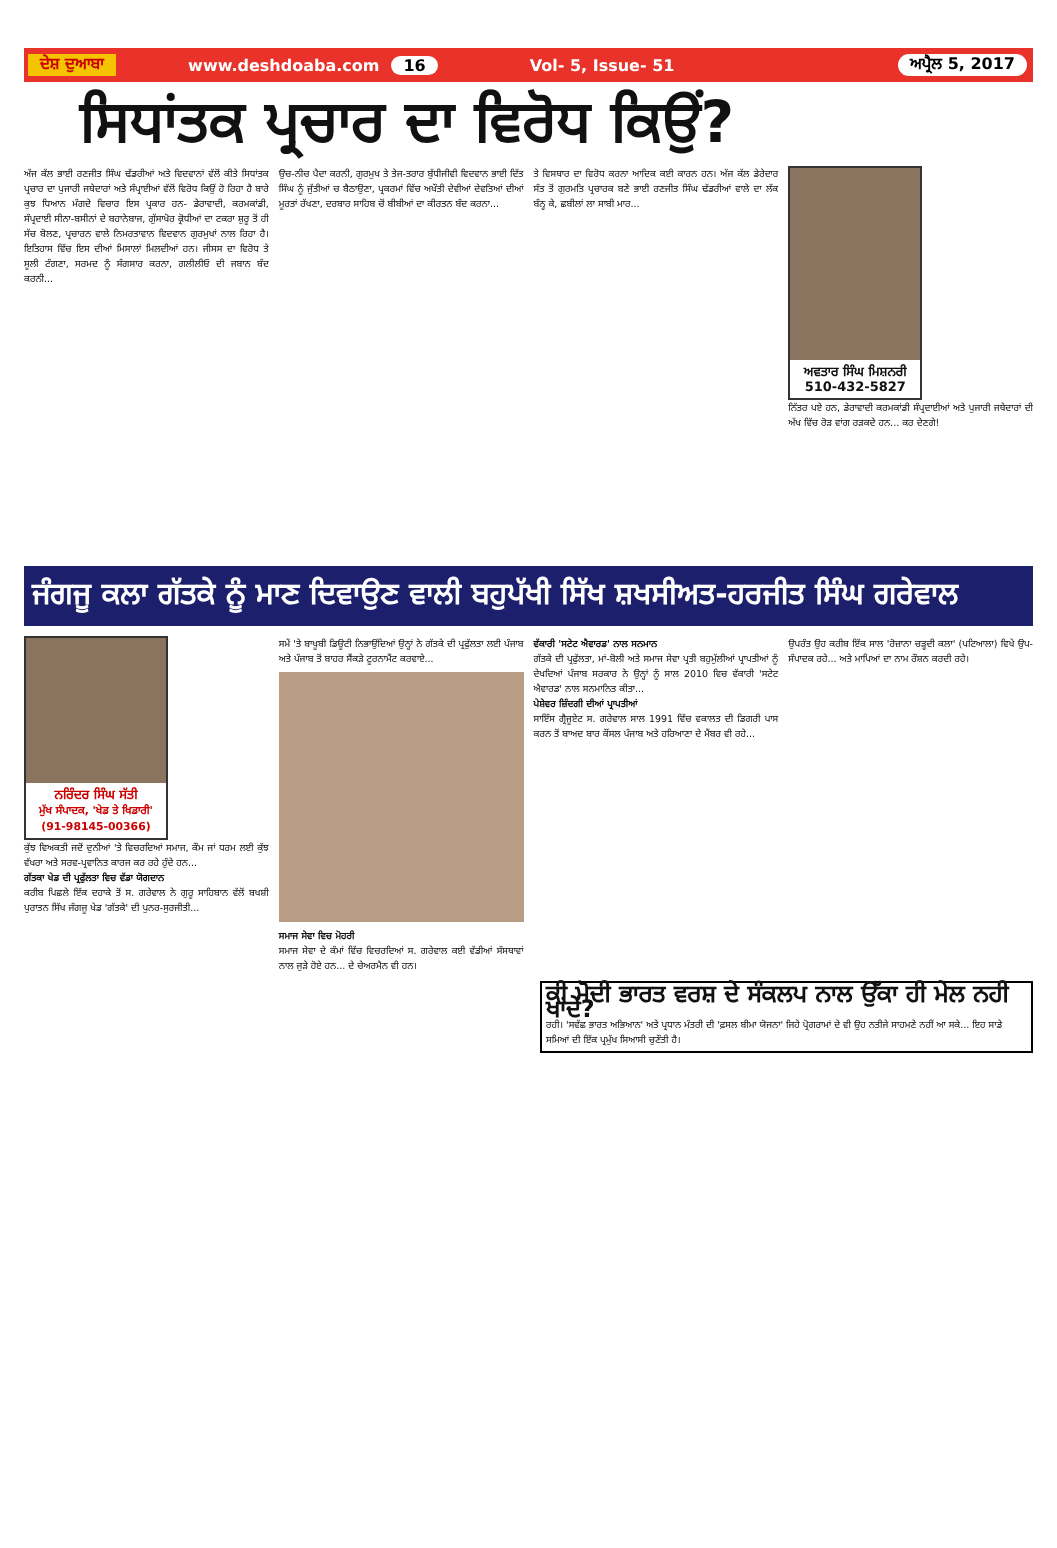ਦੇਸ਼ ਦੁਆਬਾ www.deshdoaba.com 16 Vol- 5, Issue- 51 ਅਪ੍ਰੈਲ 5, 2017
ਸਿਧਾਂਤਕ ਪ੍ਰਚਾਰ ਦਾ ਵਿਰੋਧ ਕਿਉਂ?
ਅੱਜ ਕੱਲ ਭਾਈ ਰਣਜੀਤ ਸਿੰਘ ਢੱਡਰੀਆਂ ਅਤੇ ਵਿਦਵਾਨਾਂ ਵੱਲੋਂ ਕੀਤੇ ਸਿਧਾਂਤਕ ਪ੍ਰਚਾਰ ਦਾ ਪੁਜਾਰੀ ਜਥੇਦਾਰਾਂ ਅਤੇ ਸੰਪ੍ਰਾਈਆਂ ਵੱਲੋਂ ਵਿਰੋਧ ਕਿਉਂ ਹੋ ਰਿਹਾ ਹੈ ਬਾਰੇ ਕੁਝ ਧਿਆਨ ਮੰਗਦੇ ਵਿਚਾਰ ਇਸ ਪ੍ਰਕਾਰ ਹਨ- ਡੇਰਾਵਾਦੀ, ਕਰਮਕਾਂਡੀ, ਸੰਪ੍ਰਦਾਈ ਸੀਨਾ-ਬਸੀਨਾਂ ਦੇ ਬਹਾਨੇਬਾਜ, ਗੁੱਸਾਖੋਰ ਕ੍ਰੋਧੀਆਂ ਦਾ ਟਕਰਾ ਸ਼ੁਰੂ ਤੋਂ ਹੀ ਸੱਚ ਬੋਲਣ, ਪ੍ਰਚਾਰਨ ਵਾਲੇ ਨਿਮਰਤਾਵਾਨ ਵਿਦਵਾਨ ਗੁਰਮੁਖਾਂ ਨਾਲ ਰਿਹਾ ਹੈ। ਇਤਿਹਾਸ ਵਿੱਚ ਇਸ ਦੀਆਂ ਮਿਸਾਲਾਂ ਮਿਲਦੀਆਂ ਹਨ। ਜੀਸਸ ਦਾ ਵਿਰੋਧ ਤੇ ਸੂਲੀ ਟੰਗਣਾ, ਸਰਮਦ ਨੂੰ ਸੰਗਸਾਰ ਕਰਨਾ, ਗਲੀਲੀਓ ਦੀ ਜਬਾਨ ਬੰਦ ਕਰਨੀ...
ਉਚ-ਨੀਚ ਪੈਦਾ ਕਰਨੀ, ਗੁਰਮੁਖ ਤੇ ਤੇਜ-ਤਰਾਰ ਬੁੱਧੀਜੀਵੀ ਵਿਦਵਾਨ ਭਾਈ ਦਿੱਤ ਸਿੰਘ ਨੂੰ ਜੁੱਤੀਆਂ ਚ ਬੈਠਾਉਣਾ, ਪ੍ਰਕਰਮਾਂ ਵਿੱਚ ਅਖੌਤੀ ਦੇਵੀਆਂ ਦੇਵਤਿਆਂ ਦੀਆਂ ਮੂਰਤਾਂ ਰੱਖਣਾ, ਦਰਬਾਰ ਸਾਹਿਬ ਚੋਂ ਬੀਬੀਆਂ ਦਾ ਕੀਰਤਨ ਬੰਦ ਕਰਨਾ...
ਤੇ ਵਿਸਥਾਰ ਦਾ ਵਿਰੋਧ ਕਰਨਾ ਆਦਿਕ ਕਈ ਕਾਰਨ ਹਨ। ਅੱਜ ਕੱਲ ਡੇਰੇਦਾਰ ਸੰਤ ਤੋਂ ਗੁਰਮਤਿ ਪ੍ਰਚਾਰਕ ਬਣੇ ਭਾਈ ਰਣਜੀਤ ਸਿੰਘ ਢੱਡਰੀਆਂ ਵਾਲੇ ਦਾ ਲੱਕ ਬੰਨ੍ਹ ਕੇ, ਛਬੀਲਾਂ ਲਾ ਸਾਬੀ ਮਾਰ...
ਅਵਤਾਰ ਸਿੰਘ ਮਿਸ਼ਨਰੀ
510-432-5827
ਨਿੱਤਰ ਪਏ ਹਨ, ਡੇਰਾਵਾਦੀ ਕਰਮਕਾਂਡੀ ਸੰਪ੍ਰਦਾਈਆਂ ਅਤੇ ਪੁਜਾਰੀ ਜਥੇਦਾਰਾਂ ਦੀ ਅੱਖ ਵਿੱਚ ਰੋੜ ਵਾਂਗ ਰੜਕਦੇ ਹਨ... ਕਰ ਦੇਣਗੇ!
ਜੰਗਜੂ ਕਲਾ ਗੱਤਕੇ ਨੂੰ ਮਾਣ ਦਿਵਾਉਣ ਵਾਲੀ ਬਹੁਪੱਖੀ ਸਿੱਖ ਸ਼ਖਸੀਅਤ-ਹਰਜੀਤ ਸਿੰਘ ਗਰੇਵਾਲ
ਨਰਿੰਦਰ ਸਿੰਘ ਸੱਤੀ
ਮੁੱਖ ਸੰਪਾਦਕ, 'ਖੇਡ ਤੇ ਖਿਡਾਰੀ' (91-98145-00366)
ਕੁੱਝ ਵਿਅਕਤੀ ਜਦੋਂ ਦੁਨੀਆਂ 'ਤੇ ਵਿਚਰਦਿਆਂ ਸਮਾਜ, ਕੌਮ ਜਾਂ ਧਰਮ ਲਈ ਕੁੱਝ ਵੱਖਰਾ ਅਤੇ ਸਰਵ-ਪ੍ਰਵਾਨਿਤ ਕਾਰਜ ਕਰ ਰਹੇ ਹੁੰਦੇ ਹਨ...
ਗੱਤਕਾ ਖੇਡ ਦੀ ਪ੍ਰਫੁੱਲਤਾ ਵਿਚ ਵੱਡਾ ਯੋਗਦਾਨ
ਕਰੀਬ ਪਿਛਲੇ ਇੱਕ ਦਹਾਕੇ ਤੋਂ ਸ. ਗਰੇਵਾਲ ਨੇ ਗੁਰੂ ਸਾਹਿਬਾਨ ਵੱਲੋਂ ਬਖਸ਼ੀ ਪੁਰਾਤਨ ਸਿੱਖ ਜੰਗਜੂ ਖੇਡ 'ਗੱਤਕੇ' ਦੀ ਪੁਨਰ-ਸੁਰਜੀਤੀ...
ਸਮੇਂ 'ਤੇ ਬਾਖੂਬੀ ਡਿਊਟੀ ਨਿਭਾਉਂਦਿਆਂ ਉਨ੍ਹਾਂ ਨੇ ਗੱਤਕੇ ਦੀ ਪ੍ਰਫੁੱਲਤਾ ਲਈ ਪੰਜਾਬ ਅਤੇ ਪੰਜਾਬ ਤੋਂ ਬਾਹਰ ਸੈਂਕੜੇ ਟੂਰਨਾਮੈਂਟ ਕਰਵਾਏ...
ਸਮਾਜ ਸੇਵਾ ਵਿਚ ਮੋਹਰੀ
ਸਮਾਜ ਸੇਵਾ ਦੇ ਕੰਮਾਂ ਵਿੱਚ ਵਿਚਰਦਿਆਂ ਸ. ਗਰੇਵਾਲ ਕਈ ਵੱਡੀਆਂ ਸੰਸਥਾਵਾਂ ਨਾਲ ਜੁੜੇ ਹੋਏ ਹਨ... ਦੇ ਚੇਅਰਮੈਨ ਵੀ ਹਨ।
ਵੱਕਾਰੀ 'ਸਟੇਟ ਐਵਾਰਡ' ਨਾਲ ਸਨਮਾਨ
ਗੱਤਕੇ ਦੀ ਪ੍ਰਫੁੱਲਤਾ, ਮਾਂ-ਬੋਲੀ ਅਤੇ ਸਮਾਜ ਸੇਵਾ ਪ੍ਰਤੀ ਬਹੁਮੁੱਲੀਆਂ ਪ੍ਰਾਪਤੀਆਂ ਨੂੰ ਦੇਖਦਿਆਂ ਪੰਜਾਬ ਸਰਕਾਰ ਨੇ ਉਨ੍ਹਾਂ ਨੂੰ ਸਾਲ 2010 ਵਿਚ ਵੱਕਾਰੀ 'ਸਟੇਟ ਐਵਾਰਡ' ਨਾਲ ਸਨਮਾਨਿਤ ਕੀਤਾ...
ਪੇਸ਼ੇਵਰ ਜ਼ਿੰਦਗੀ ਦੀਆਂ ਪ੍ਰਾਪਤੀਆਂ
ਸਾਇੰਸ ਗ੍ਰੈਜੂਏਟ ਸ. ਗਰੇਵਾਲ ਸਾਲ 1991 ਵਿੱਚ ਵਕਾਲਤ ਦੀ ਡਿਗਰੀ ਪਾਸ ਕਰਨ ਤੋਂ ਬਾਅਦ ਬਾਰ ਕੌਂਸਲ ਪੰਜਾਬ ਅਤੇ ਹਰਿਆਣਾ ਦੇ ਮੈਂਬਰ ਵੀ ਰਹੇ...
ਉਪਰੰਤ ਉਹ ਕਰੀਬ ਇੱਕ ਸਾਲ 'ਰੋਜ਼ਾਨਾ ਚੜ੍ਹਦੀ ਕਲਾ' (ਪਟਿਆਲਾ) ਵਿਖੇ ਉਪ-ਸੰਪਾਦਕ ਰਹੇ... ਅਤੇ ਮਾਪਿਆਂ ਦਾ ਨਾਮ ਰੌਸ਼ਨ ਕਰਦੀ ਰਹੇ।
ਕੀ ਮੋਦੀ ਭਾਰਤ ਵਰਸ਼ ਦੇ ਸੰਕਲਪ ਨਾਲ ਉੱਕਾ ਹੀ ਮੇਲ ਨਹੀ ਖਾਂਦੇ?
ਰਹੀ। 'ਸਵੱਛ ਭਾਰਤ ਅਭਿਆਨ' ਅਤੇ ਪ੍ਰਧਾਨ ਮੰਤਰੀ ਦੀ 'ਫ਼ਸਲ ਬੀਮਾ ਯੋਜਨਾ' ਜਿਹੇ ਪ੍ਰੋਗਰਾਮਾਂ ਦੇ ਵੀ ਉਹ ਨਤੀਜੇ ਸਾਹਮਣੇ ਨਹੀਂ ਆ ਸਕੇ... ਇਹ ਸਾਡੇ ਸਮਿਆਂ ਦੀ ਇੱਕ ਪ੍ਰਮੁੱਖ ਸਿਆਸੀ ਚੁਣੌਤੀ ਹੈ।